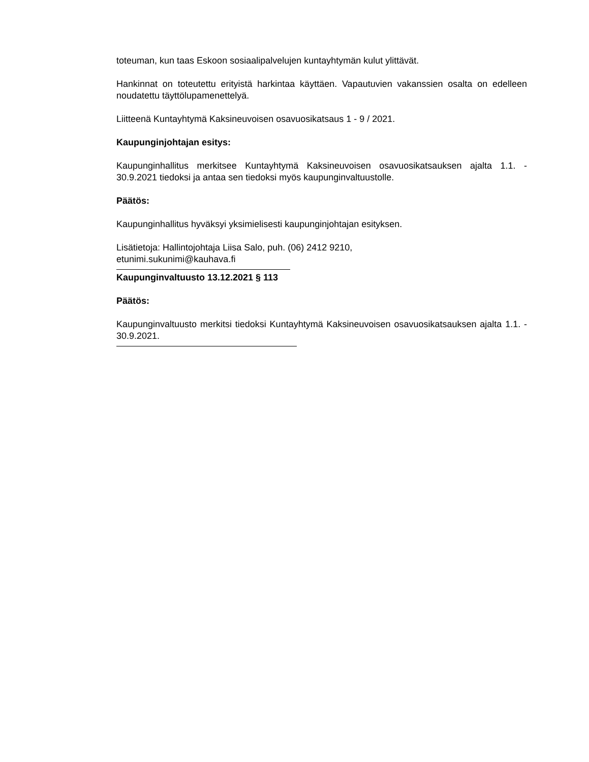toteuman, kun taas Eskoon sosiaalipalvelujen kuntayhtymän kulut ylittävät.
Hankinnat on toteutettu erityistä harkintaa käyttäen. Vapautuvien vakanssien osalta on edelleen noudatettu täyttölupamenettelyä.
Liitteenä Kuntayhtymä Kaksineuvoisen osavuosikatsaus 1 - 9 / 2021.
Kaupunginjohtajan esitys:
Kaupunginhallitus merkitsee Kuntayhtymä Kaksineuvoisen osavuosikatsauksen ajalta 1.1. - 30.9.2021 tiedoksi ja antaa sen tiedoksi myös kaupunginvaltuustolle.
Päätös:
Kaupunginhallitus hyväksyi yksimielisesti kaupunginjohtajan esityksen.
Lisätietoja: Hallintojohtaja Liisa Salo, puh. (06) 2412 9210,
etunimi.sukunimi@kauhava.fi
Kaupunginvaltuusto 13.12.2021 § 113
Päätös:
Kaupunginvaltuusto merkitsi tiedoksi Kuntayhtymä Kaksineuvoisen osavuosikatsauksen ajalta 1.1. - 30.9.2021.